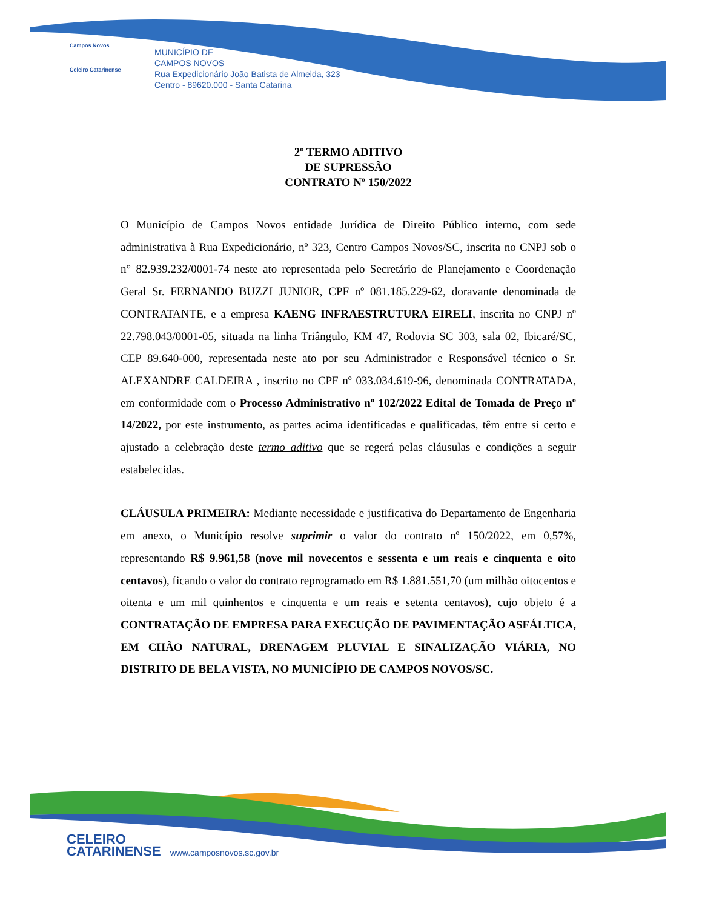Campos Novos
Celeiro Catarinense
MUNICÍPIO DE
CAMPOS NOVOS
Rua Expedicionário João Batista de Almeida, 323
Centro - 89620.000 - Santa Catarina
2º TERMO ADITIVO
DE SUPRESSÃO
CONTRATO Nº 150/2022
O Município de Campos Novos entidade Jurídica de Direito Público interno, com sede administrativa à Rua Expedicionário, nº 323, Centro Campos Novos/SC, inscrita no CNPJ sob o n° 82.939.232/0001-74 neste ato representada pelo Secretário de Planejamento e Coordenação Geral Sr. FERNANDO BUZZI JUNIOR, CPF nº 081.185.229-62, doravante denominada de CONTRATANTE, e a empresa KAENG INFRAESTRUTURA EIRELI, inscrita no CNPJ nº 22.798.043/0001-05, situada na linha Triângulo, KM 47, Rodovia SC 303, sala 02, Ibicaré/SC, CEP 89.640-000, representada neste ato por seu Administrador e Responsável técnico o Sr. ALEXANDRE CALDEIRA , inscrito no CPF nº 033.034.619-96, denominada CONTRATADA, em conformidade com o Processo Administrativo nº 102/2022 Edital de Tomada de Preço nº 14/2022, por este instrumento, as partes acima identificadas e qualificadas, têm entre si certo e ajustado a celebração deste termo aditivo que se regerá pelas cláusulas e condições a seguir estabelecidas.
CLÁUSULA PRIMEIRA: Mediante necessidade e justificativa do Departamento de Engenharia em anexo, o Município resolve suprimir o valor do contrato nº 150/2022, em 0,57%, representando R$ 9.961,58 (nove mil novecentos e sessenta e um reais e cinquenta e oito centavos), ficando o valor do contrato reprogramado em R$ 1.881.551,70 (um milhão oitocentos e oitenta e um mil quinhentos e cinquenta e um reais e setenta centavos), cujo objeto é a CONTRATAÇÃO DE EMPRESA PARA EXECUÇÃO DE PAVIMENTAÇÃO ASFÁLTICA, EM CHÃO NATURAL, DRENAGEM PLUVIAL E SINALIZAÇÃO VIÁRIA, NO DISTRITO DE BELA VISTA, NO MUNICÍPIO DE CAMPOS NOVOS/SC.
CELEIRO
CATARINENSE
www.camposnovos.sc.gov.br